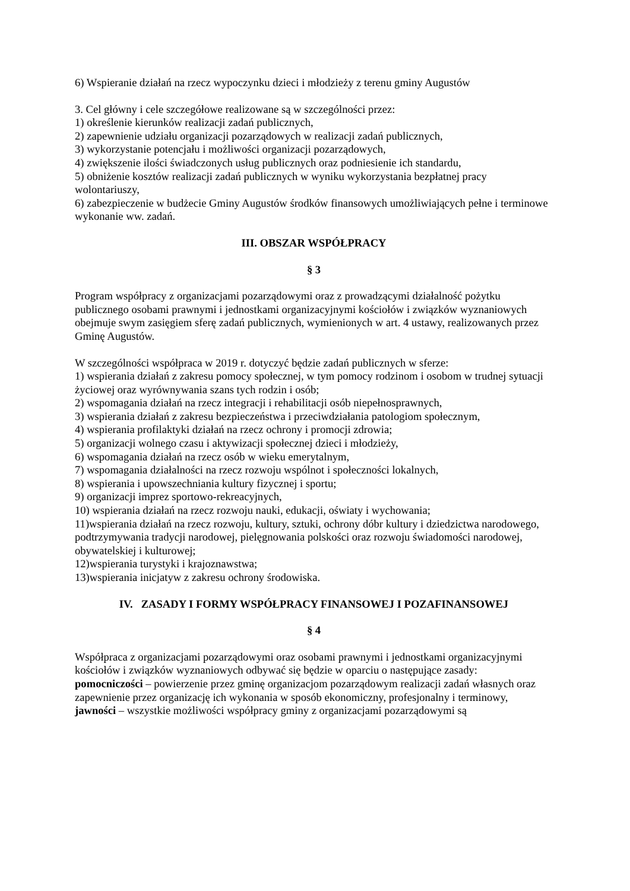6) Wspieranie działań na rzecz wypoczynku dzieci i młodzieży z terenu gminy Augustów
3. Cel główny i cele szczegółowe realizowane są w szczególności przez:
1) określenie kierunków realizacji zadań publicznych,
2) zapewnienie udziału organizacji pozarządowych w realizacji zadań publicznych,
3) wykorzystanie potencjału i możliwości organizacji pozarządowych,
4) zwiększenie ilości świadczonych usług publicznych oraz podniesienie ich standardu,
5) obniżenie kosztów realizacji zadań publicznych w wyniku wykorzystania bezpłatnej pracy wolontariuszy,
6) zabezpieczenie w budżecie Gminy Augustów środków finansowych umożliwiających pełne i terminowe wykonanie ww. zadań.
III. OBSZAR WSPÓŁPRACY
§ 3
Program współpracy z organizacjami pozarządowymi oraz z prowadzącymi działalność pożytku publicznego osobami prawnymi i jednostkami organizacyjnymi kościołów i związków wyznaniowych obejmuje swym zasięgiem sferę zadań publicznych, wymienionych w art. 4 ustawy, realizowanych przez Gminę Augustów.
W szczególności współpraca w 2019 r. dotyczyć będzie zadań publicznych w sferze:
1) wspierania działań z zakresu pomocy społecznej, w tym pomocy rodzinom i osobom w trudnej sytuacji życiowej oraz wyrównywania szans tych rodzin i osób;
2) wspomagania działań na rzecz integracji i rehabilitacji osób niepełnosprawnych,
3) wspierania działań z zakresu bezpieczeństwa i przeciwdziałania patologiom społecznym,
4) wspierania profilaktyki działań na rzecz ochrony i promocji zdrowia;
5) organizacji wolnego czasu i aktywizacji społecznej dzieci i młodzieży,
6) wspomagania działań na rzecz osób w wieku emerytalnym,
7) wspomagania działalności na rzecz rozwoju wspólnot i społeczności lokalnych,
8) wspierania i upowszechniania kultury fizycznej i sportu;
9) organizacji imprez sportowo-rekreacyjnych,
10) wspierania działań na rzecz rozwoju nauki, edukacji, oświaty i wychowania;
11)wspierania działań na rzecz rozwoju, kultury, sztuki, ochrony dóbr kultury i dziedzictwa narodowego, podtrzymywania tradycji narodowej, pielęgnowania polskości oraz rozwoju świadomości narodowej, obywatelskiej i kulturowej;
12)wspierania turystyki i krajoznawstwa;
13)wspierania inicjatyw z zakresu ochrony środowiska.
IV. ZASADY I FORMY WSPÓŁPRACY FINANSOWEJ I POZAFINANSOWEJ
§ 4
Współpraca z organizacjami pozarządowymi oraz osobami prawnymi i jednostkami organizacyjnymi kościołów i związków wyznaniowych odbywać się będzie w oparciu o następujące zasady:
pomocniczości – powierzenie przez gminę organizacjom pozarządowym realizacji zadań własnych oraz zapewnienie przez organizację ich wykonania w sposób ekonomiczny, profesjonalny i terminowy,
jawności – wszystkie możliwości współpracy gminy z organizacjami pozarządowymi są